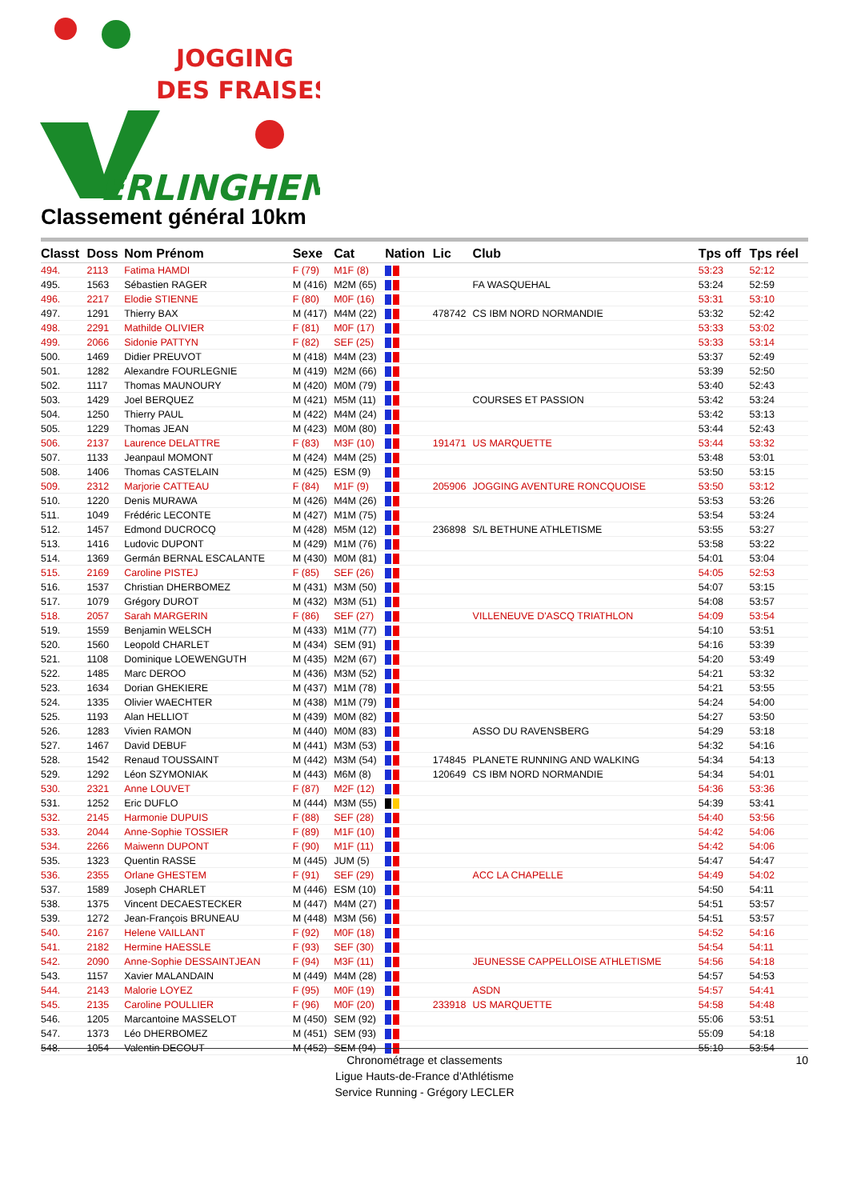JOGGING
DES FRAISES
ERLINGHEM
Classement général 10km
| Classt | Doss | Nom Prénom | Sexe | Cat | Nation | Lic | Club | Tps off | Tps réel |
| --- | --- | --- | --- | --- | --- | --- | --- | --- | --- |
| 494. | 2113 | Fatima HAMDI | F (79) | M1F (8) | | | | 53:23 | 52:12 |
| 495. | 1563 | Sébastien RAGER | M (416) | M2M (65) | | | FA WASQUEHAL | 53:24 | 52:59 |
| 496. | 2217 | Elodie STIENNE | F (80) | M0F (16) | | | | 53:31 | 53:10 |
| 497. | 1291 | Thierry BAX | M (417) | M4M (22) | | 478742 | CS IBM NORD NORMANDIE | 53:32 | 52:42 |
| 498. | 2291 | Mathilde OLIVIER | F (81) | M0F (17) | | | | 53:33 | 53:02 |
| 499. | 2066 | Sidonie PATTYN | F (82) | SEF (25) | | | | 53:33 | 53:14 |
| 500. | 1469 | Didier PREUVOT | M (418) | M4M (23) | | | | 53:37 | 52:49 |
| 501. | 1282 | Alexandre FOURLEGNIE | M (419) | M2M (66) | | | | 53:39 | 52:50 |
| 502. | 1117 | Thomas MAUNOURY | M (420) | M0M (79) | | | | 53:40 | 52:43 |
| 503. | 1429 | Joel BERQUEZ | M (421) | M5M (11) | | | COURSES ET PASSION | 53:42 | 53:24 |
| 504. | 1250 | Thierry PAUL | M (422) | M4M (24) | | | | 53:42 | 53:13 |
| 505. | 1229 | Thomas JEAN | M (423) | M0M (80) | | | | 53:44 | 52:43 |
| 506. | 2137 | Laurence DELATTRE | F (83) | M3F (10) | | 191471 | US MARQUETTE | 53:44 | 53:32 |
| 507. | 1133 | Jeanpaul MOMONT | M (424) | M4M (25) | | | | 53:48 | 53:01 |
| 508. | 1406 | Thomas CASTELAIN | M (425) | ESM (9) | | | | 53:50 | 53:15 |
| 509. | 2312 | Marjorie CATTEAU | F (84) | M1F (9) | | 205906 | JOGGING AVENTURE RONCQUOISE | 53:50 | 53:12 |
| 510. | 1220 | Denis MURAWA | M (426) | M4M (26) | | | | 53:53 | 53:26 |
| 511. | 1049 | Frédéric LECONTE | M (427) | M1M (75) | | | | 53:54 | 53:24 |
| 512. | 1457 | Edmond DUCROCQ | M (428) | M5M (12) | | 236898 | S/L BETHUNE ATHLETISME | 53:55 | 53:27 |
| 513. | 1416 | Ludovic DUPONT | M (429) | M1M (76) | | | | 53:58 | 53:22 |
| 514. | 1369 | Germán BERNAL ESCALANTE | M (430) | M0M (81) | | | | 54:01 | 53:04 |
| 515. | 2169 | Caroline PISTEJ | F (85) | SEF (26) | | | | 54:05 | 52:53 |
| 516. | 1537 | Christian DHERBOMEZ | M (431) | M3M (50) | | | | 54:07 | 53:15 |
| 517. | 1079 | Grégory DUROT | M (432) | M3M (51) | | | | 54:08 | 53:57 |
| 518. | 2057 | Sarah MARGERIN | F (86) | SEF (27) | | | VILLENEUVE D'ASCQ TRIATHLON | 54:09 | 53:54 |
| 519. | 1559 | Benjamin WELSCH | M (433) | M1M (77) | | | | 54:10 | 53:51 |
| 520. | 1560 | Leopold CHARLET | M (434) | SEM (91) | | | | 54:16 | 53:39 |
| 521. | 1108 | Dominique LOEWENGUTH | M (435) | M2M (67) | | | | 54:20 | 53:49 |
| 522. | 1485 | Marc DEROO | M (436) | M3M (52) | | | | 54:21 | 53:32 |
| 523. | 1634 | Dorian GHEKIERE | M (437) | M1M (78) | | | | 54:21 | 53:55 |
| 524. | 1335 | Olivier WAECHTER | M (438) | M1M (79) | | | | 54:24 | 54:00 |
| 525. | 1193 | Alan HELLIOT | M (439) | M0M (82) | | | | 54:27 | 53:50 |
| 526. | 1283 | Vivien RAMON | M (440) | M0M (83) | | | ASSO DU RAVENSBERG | 54:29 | 53:18 |
| 527. | 1467 | David DEBUF | M (441) | M3M (53) | | | | 54:32 | 54:16 |
| 528. | 1542 | Renaud TOUSSAINT | M (442) | M3M (54) | | 174845 | PLANETE RUNNING AND WALKING | 54:34 | 54:13 |
| 529. | 1292 | Léon SZYMONIAK | M (443) | M6M (8) | | 120649 | CS IBM NORD NORMANDIE | 54:34 | 54:01 |
| 530. | 2321 | Anne LOUVET | F (87) | M2F (12) | | | | 54:36 | 53:36 |
| 531. | 1252 | Eric DUFLO | M (444) | M3M (55) | | | | 54:39 | 53:41 |
| 532. | 2145 | Harmonie DUPUIS | F (88) | SEF (28) | | | | 54:40 | 53:56 |
| 533. | 2044 | Anne-Sophie TOSSIER | F (89) | M1F (10) | | | | 54:42 | 54:06 |
| 534. | 2266 | Maiwenn DUPONT | F (90) | M1F (11) | | | | 54:42 | 54:06 |
| 535. | 1323 | Quentin RASSE | M (445) | JUM (5) | | | | 54:47 | 54:47 |
| 536. | 2355 | Orlane GHESTEM | F (91) | SEF (29) | | | ACC LA CHAPELLE | 54:49 | 54:02 |
| 537. | 1589 | Joseph CHARLET | M (446) | ESM (10) | | | | 54:50 | 54:11 |
| 538. | 1375 | Vincent DECAESTECKER | M (447) | M4M (27) | | | | 54:51 | 53:57 |
| 539. | 1272 | Jean-François BRUNEAU | M (448) | M3M (56) | | | | 54:51 | 53:57 |
| 540. | 2167 | Helene VAILLANT | F (92) | M0F (18) | | | | 54:52 | 54:16 |
| 541. | 2182 | Hermine HAESSLE | F (93) | SEF (30) | | | | 54:54 | 54:11 |
| 542. | 2090 | Anne-Sophie DESSAINTJEAN | F (94) | M3F (11) | | | JEUNESSE CAPPELLOISE ATHLETISME | 54:56 | 54:18 |
| 543. | 1157 | Xavier MALANDAIN | M (449) | M4M (28) | | | | 54:57 | 54:53 |
| 544. | 2143 | Malorie LOYEZ | F (95) | M0F (19) | | | ASDN | 54:57 | 54:41 |
| 545. | 2135 | Caroline POULLIER | F (96) | M0F (20) | | 233918 | US MARQUETTE | 54:58 | 54:48 |
| 546. | 1205 | Marcantoine MASSELOT | M (450) | SEM (92) | | | | 55:06 | 53:51 |
| 547. | 1373 | Léo DHERBOMEZ | M (451) | SEM (93) | | | | 55:09 | 54:18 |
| 548. | 1054 | Valentin DECOUT | M (452) | SEM (94) | | | | 55:10 | 53:54 |
Chronométrage et classements
Ligue Hauts-de-France d'Athlétisme
Service Running - Grégory LECLER
10